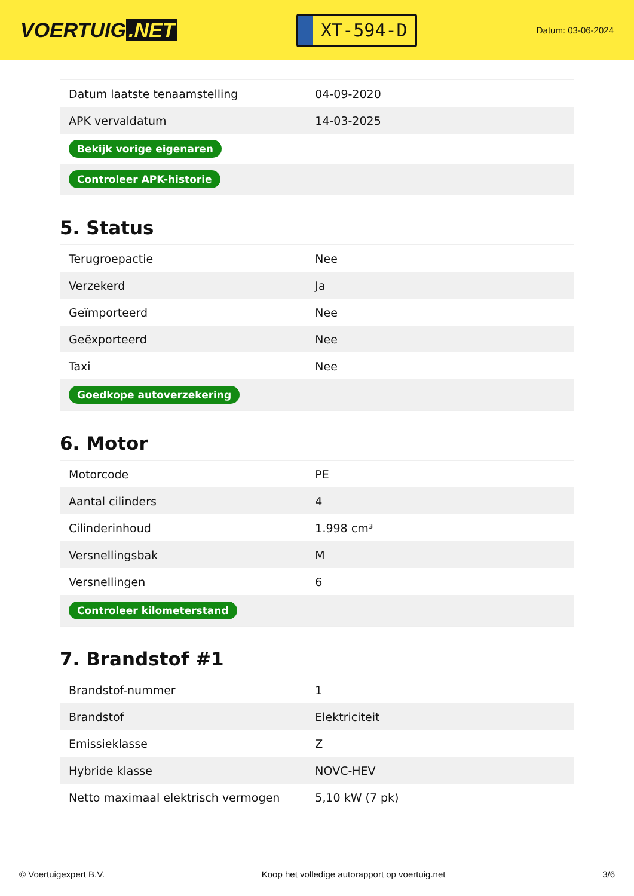VOERTUIG.NET
XT-594-D
Datum: 03-06-2024
| Datum laatste tenaamstelling | 04-09-2020 |
| APK vervaldatum | 14-03-2025 |
| Bekijk vorige eigenaren | |
| Controleer APK-historie | |
5. Status
| Terugroepactie | Nee |
| Verzekerd | Ja |
| Geïmporteerd | Nee |
| Geëxporteerd | Nee |
| Taxi | Nee |
| Goedkope autoverzekering | |
6. Motor
| Motorcode | PE |
| Aantal cilinders | 4 |
| Cilinderinhoud | 1.998 cm³ |
| Versnellingsbak | M |
| Versnellingen | 6 |
| Controleer kilometerstand | |
7. Brandstof #1
| Brandstof-nummer | 1 |
| Brandstof | Elektriciteit |
| Emissieklasse | Z |
| Hybride klasse | NOVC-HEV |
| Netto maximaal elektrisch vermogen | 5,10 kW (7 pk) |
© Voertuigexpert B.V. Koop het volledige autorapport op voertuig.net 3/6